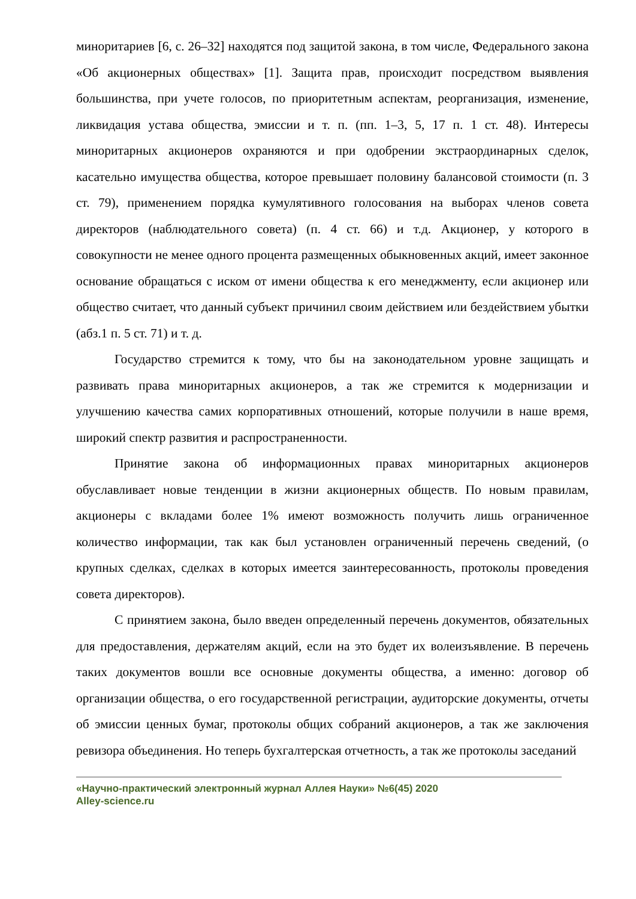миноритариев [6, с. 26–32] находятся под защитой закона, в том числе, Федерального закона «Об акционерных обществах» [1]. Защита прав, происходит посредством выявления большинства, при учете голосов, по приоритетным аспектам, реорганизация, изменение, ликвидация устава общества, эмиссии и т. п. (пп. 1–3, 5, 17 п. 1 ст. 48). Интересы миноритарных акционеров охраняются и при одобрении экстраординарных сделок, касательно имущества общества, которое превышает половину балансовой стоимости (п. 3 ст. 79), применением порядка кумулятивного голосования на выборах членов совета директоров (наблюдательного совета) (п. 4 ст. 66) и т.д. Акционер, у которого в совокупности не менее одного процента размещенных обыкновенных акций, имеет законное основание обращаться с иском от имени общества к его менеджменту, если акционер или общество считает, что данный субъект причинил своим действием или бездействием убытки (абз.1 п. 5 ст. 71) и т. д.
Государство стремится к тому, что бы на законодательном уровне защищать и развивать права миноритарных акционеров, а так же стремится к модернизации и улучшению качества самих корпоративных отношений, которые получили в наше время, широкий спектр развития и распространенности.
Принятие закона об информационных правах миноритарных акционеров обуславливает новые тенденции в жизни акционерных обществ. По новым правилам, акционеры с вкладами более 1% имеют возможность получить лишь ограниченное количество информации, так как был установлен ограниченный перечень сведений, (о крупных сделках, сделках в которых имеется заинтересованность, протоколы проведения совета директоров).
С принятием закона, было введен определенный перечень документов, обязательных для предоставления, держателям акций, если на это будет их волеизъявление. В перечень таких документов вошли все основные документы общества, а именно: договор об организации общества, о его государственной регистрации, аудиторские документы, отчеты об эмиссии ценных бумаг, протоколы общих собраний акционеров, а так же заключения ревизора объединения. Но теперь бухгалтерская отчетность, а так же протоколы заседаний
«Научно-практический электронный журнал Аллея Науки» №6(45) 2020
Alley-science.ru